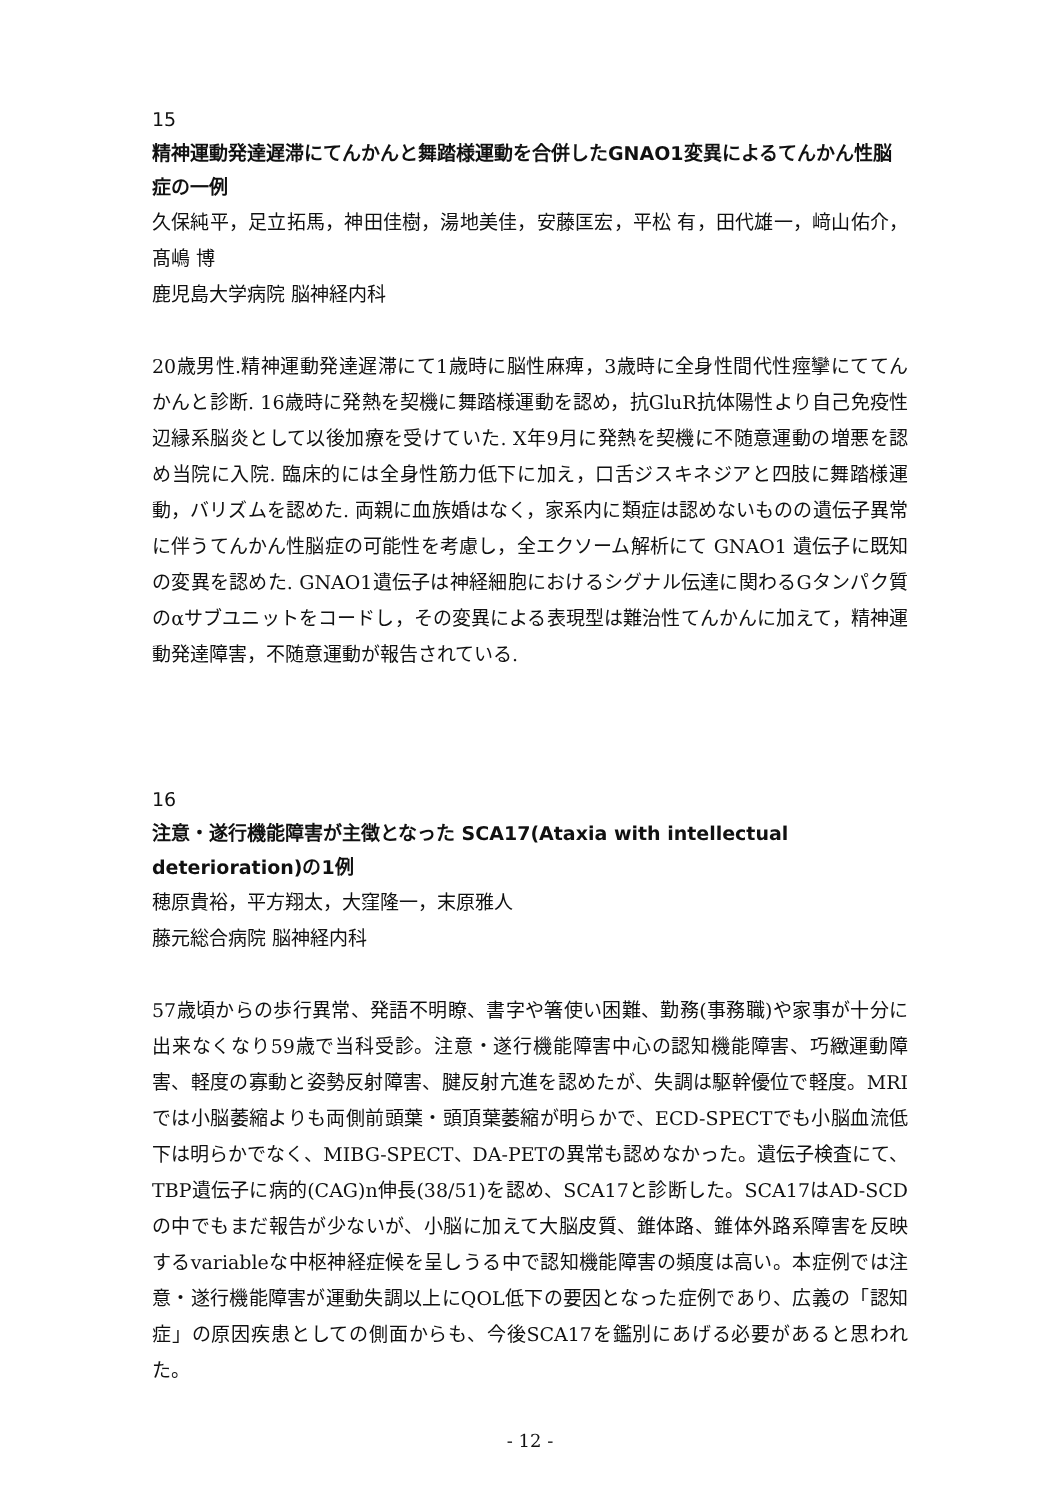15
精神運動発達遅滞にてんかんと舞踏様運動を合併したGNAO1変異によるてんかん性脳症の一例
久保純平，足立拓馬，神田佳樹，湯地美佳，安藤匡宏，平松 有，田代雄一，﨑山佑介，髙嶋 博
鹿児島大学病院 脳神経内科
20歳男性.精神運動発達遅滞にて1歳時に脳性麻痺，3歳時に全身性間代性痙攣にててんかんと診断. 16歳時に発熱を契機に舞踏様運動を認め，抗GluR抗体陽性より自己免疫性辺縁系脳炎として以後加療を受けていた. X年9月に発熱を契機に不随意運動の増悪を認め当院に入院. 臨床的には全身性筋力低下に加え，口舌ジスキネジアと四肢に舞踏様運動，バリズムを認めた. 両親に血族婚はなく，家系内に類症は認めないものの遺伝子異常に伴うてんかん性脳症の可能性を考慮し，全エクソーム解析にて GNAO1 遺伝子に既知の変異を認めた. GNAO1遺伝子は神経細胞におけるシグナル伝達に関わるGタンパク質のαサブユニットをコードし，その変異による表現型は難治性てんかんに加えて，精神運動発達障害，不随意運動が報告されている.
16
注意・遂行機能障害が主徴となった SCA17(Ataxia with intellectual deterioration)の1例
穂原貴裕，平方翔太，大窪隆一，末原雅人
藤元総合病院 脳神経内科
57歳頃からの歩行異常、発語不明瞭、書字や箸使い困難、勤務(事務職)や家事が十分に出来なくなり59歳で当科受診。注意・遂行機能障害中心の認知機能障害、巧緻運動障害、軽度の寡動と姿勢反射障害、腱反射亢進を認めたが、失調は駆幹優位で軽度。MRI では小脳萎縮よりも両側前頭葉・頭頂葉萎縮が明らかで、ECD-SPECTでも小脳血流低下は明らかでなく、MIBG-SPECT、DA-PETの異常も認めなかった。遺伝子検査にて、TBP遺伝子に病的(CAG)n伸長(38/51)を認め、SCA17と診断した。SCA17はAD-SCDの中でもまだ報告が少ないが、小脳に加えて大脳皮質、錐体路、錐体外路系障害を反映するvariableな中枢神経症候を呈しうる中で認知機能障害の頻度は高い。本症例では注意・遂行機能障害が運動失調以上にQOL低下の要因となった症例であり、広義の「認知症」の原因疾患としての側面からも、今後SCA17を鑑別にあげる必要があると思われた。
- 12 -